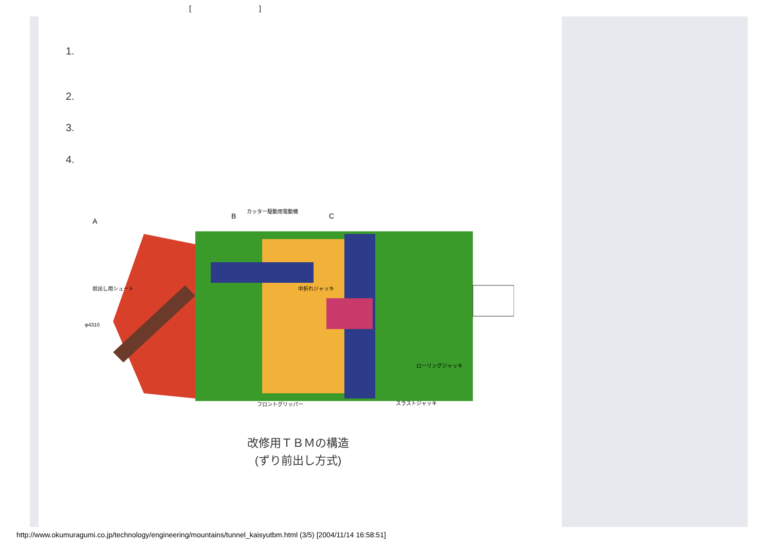[]
1.
2.
3.
4.
A
B
C
カッター駆動用電動機
前出し用シュート
中折れジャッキ
ローリングジャッキ
フロントグリッパー
スラストジャッキ
φ4310
改修用ＴＢＭの構造
(ずり前出し方式)
http://www.okumuragumi.co.jp/technology/engineering/mountains/tunnel_kaisyutbm.html (3/5) [2004/11/14 16:58:51]